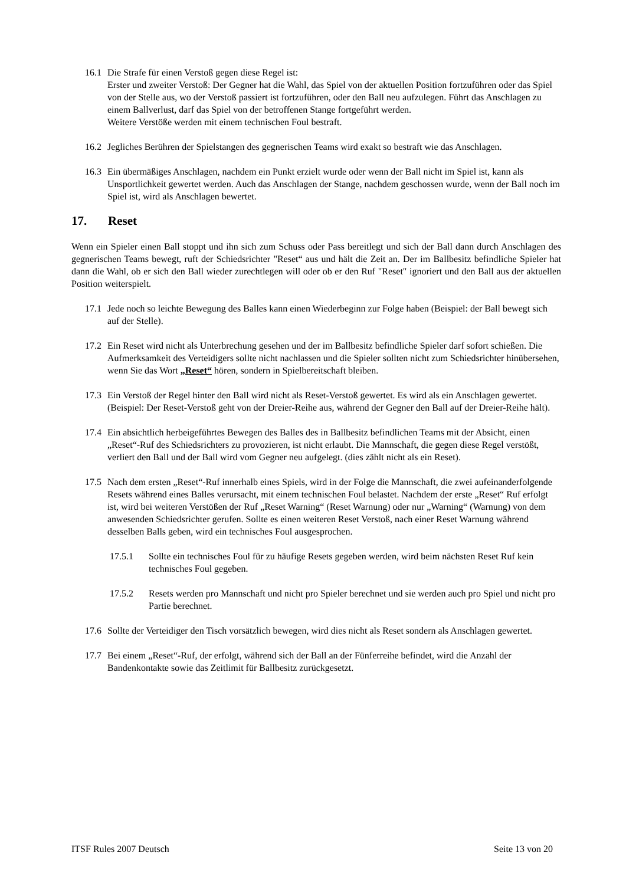16.1
Die Strafe für einen Verstoß gegen diese Regel ist:
Erster und zweiter Verstoß: Der Gegner hat die Wahl, das Spiel von der aktuellen Position fortzuführen oder das Spiel von der Stelle aus, wo der Verstoß passiert ist fortzuführen, oder den Ball neu aufzulegen. Führt das Anschlagen zu einem Ballverlust, darf das Spiel von der betroffenen Stange fortgeführt werden.
Weitere Verstöße werden mit einem technischen Foul bestraft.
16.2
Jegliches Berühren der Spielstangen des gegnerischen Teams wird exakt so bestraft wie das Anschlagen.
16.3
Ein übermäßiges Anschlagen, nachdem ein Punkt erzielt wurde oder wenn der Ball nicht im Spiel ist, kann als Unsportlichkeit gewertet werden. Auch das Anschlagen der Stange, nachdem geschossen wurde, wenn der Ball noch im Spiel ist, wird als Anschlagen bewertet.
17. Reset
Wenn ein Spieler einen Ball stoppt und ihn sich zum Schuss oder Pass bereitlegt und sich der Ball dann durch Anschlagen des gegnerischen Teams bewegt, ruft der Schiedsrichter "Reset“ aus und hält die Zeit an. Der im Ballbesitz befindliche Spieler hat dann die Wahl, ob er sich den Ball wieder zurechtlegen will oder ob er den Ruf "Reset" ignoriert und den Ball aus der aktuellen Position weiterspielt.
17.1
Jede noch so leichte Bewegung des Balles kann einen Wiederbeginn zur Folge haben (Beispiel: der Ball bewegt sich auf der Stelle).
17.2
Ein Reset wird nicht als Unterbrechung gesehen und der im Ballbesitz befindliche Spieler darf sofort schießen. Die Aufmerksamkeit des Verteidigers sollte nicht nachlassen und die Spieler sollten nicht zum Schiedsrichter hinübersehen, wenn Sie das Wort „Reset“ hören, sondern in Spielbereitschaft bleiben.
17.3
Ein Verstoß der Regel hinter den Ball wird nicht als Reset-Verstoß gewertet. Es wird als ein Anschlagen gewertet. (Beispiel: Der Reset-Verstoß geht von der Dreier-Reihe aus, während der Gegner den Ball auf der Dreier-Reihe hält).
17.4
Ein absichtlich herbeigeführtes Bewegen des Balles des in Ballbesitz befindlichen Teams mit der Absicht, einen „Reset“-Ruf des Schiedsrichters zu provozieren, ist nicht erlaubt. Die Mannschaft, die gegen diese Regel verstößt, verliert den Ball und der Ball wird vom Gegner neu aufgelegt. (dies zählt nicht als ein Reset).
17.5
Nach dem ersten „Reset“-Ruf innerhalb eines Spiels, wird in der Folge die Mannschaft, die zwei aufeinanderfolgende Resets während eines Balles verursacht, mit einem technischen Foul belastet. Nachdem der erste „Reset“ Ruf erfolgt ist, wird bei weiteren Verstößen der Ruf „Reset Warning“ (Reset Warnung) oder nur „Warning“ (Warnung) von dem anwesenden Schiedsrichter gerufen. Sollte es einen weiteren Reset Verstoß, nach einer Reset Warnung während desselben Balls geben, wird ein technisches Foul ausgesprochen.
17.5.1 Sollte ein technisches Foul für zu häufige Resets gegeben werden, wird beim nächsten Reset Ruf kein technisches Foul gegeben.
17.5.2 Resets werden pro Mannschaft und nicht pro Spieler berechnet und sie werden auch pro Spiel und nicht pro Partie berechnet.
17.6
Sollte der Verteidiger den Tisch vorsätzlich bewegen, wird dies nicht als Reset sondern als Anschlagen gewertet.
17.7
Bei einem „Reset“-Ruf, der erfolgt, während sich der Ball an der Fünferreihe befindet, wird die Anzahl der Bandenkontakte sowie das Zeitlimit für Ballbesitz zurückgesetzt.
ITSF Rules 2007 Deutsch Seite 13 von 20